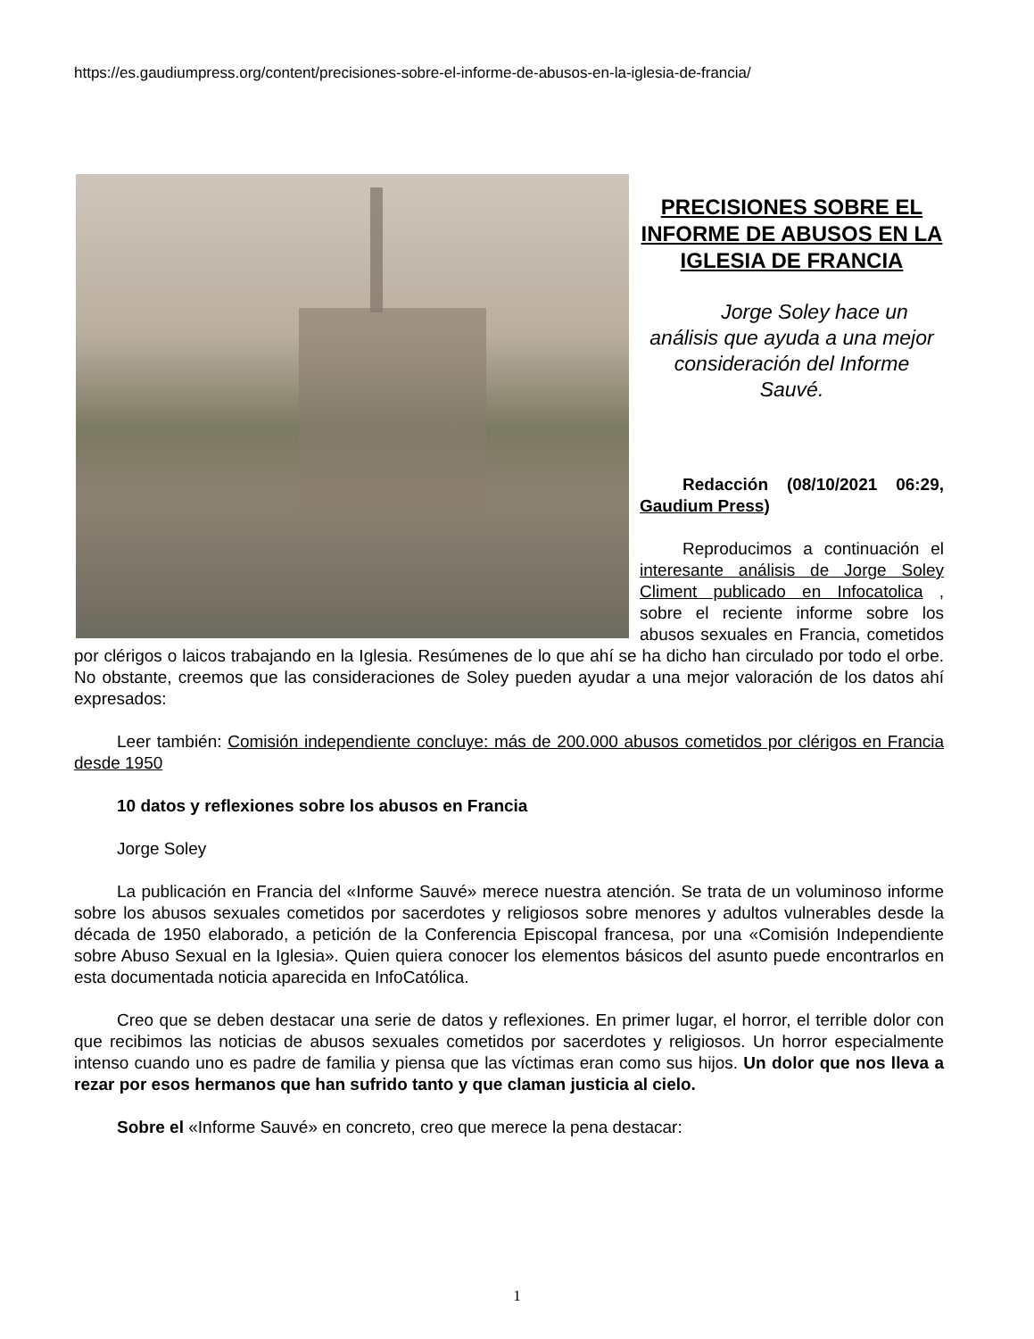https://es.gaudiumpress.org/content/precisiones-sobre-el-informe-de-abusos-en-la-iglesia-de-francia/
PRECISIONES SOBRE EL INFORME DE ABUSOS EN LA IGLESIA DE FRANCIA
Jorge Soley hace un análisis que ayuda a una mejor consideración del Informe Sauvé.
Redacción (08/10/2021 06:29, Gaudium Press)
Reproducimos a continuación el interesante análisis de Jorge Soley Climent publicado en Infocatolica , sobre el reciente informe sobre los abusos sexuales en Francia, cometidos por clérigos o laicos trabajando en la Iglesia. Resúmenes de lo que ahí se ha dicho han circulado por todo el orbe. No obstante, creemos que las consideraciones de Soley pueden ayudar a una mejor valoración de los datos ahí expresados:
Leer también: Comisión independiente concluye: más de 200.000 abusos cometidos por clérigos en Francia desde 1950
10 datos y reflexiones sobre los abusos en Francia
Jorge Soley
La publicación en Francia del «Informe Sauvé» merece nuestra atención. Se trata de un voluminoso informe sobre los abusos sexuales cometidos por sacerdotes y religiosos sobre menores y adultos vulnerables desde la década de 1950 elaborado, a petición de la Conferencia Episcopal francesa, por una «Comisión Independiente sobre Abuso Sexual en la Iglesia». Quien quiera conocer los elementos básicos del asunto puede encontrarlos en esta documentada noticia aparecida en InfoCatólica.
Creo que se deben destacar una serie de datos y reflexiones. En primer lugar, el horror, el terrible dolor con que recibimos las noticias de abusos sexuales cometidos por sacerdotes y religiosos. Un horror especialmente intenso cuando uno es padre de familia y piensa que las víctimas eran como sus hijos. Un dolor que nos lleva a rezar por esos hermanos que han sufrido tanto y que claman justicia al cielo.
Sobre el «Informe Sauvé» en concreto, creo que merece la pena destacar:
1